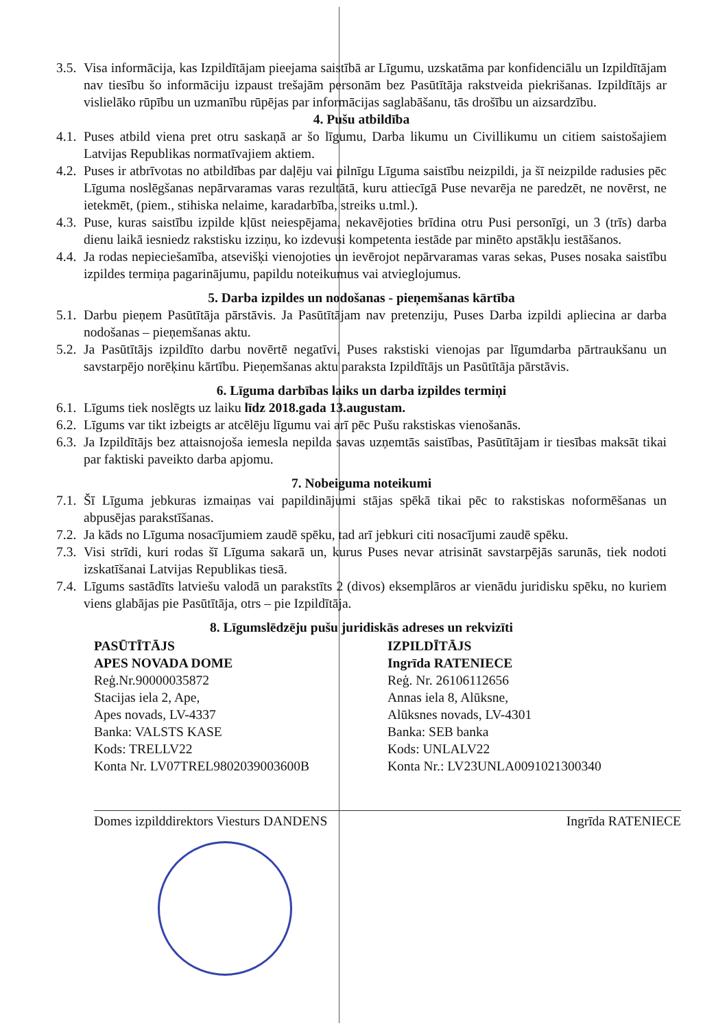3.5. Visa informācija, kas Izpildītājam pieejama saistībā ar Līgumu, uzskatāma par konfidenciālu un Izpildītājam nav tiesību šo informāciju izpaust trešajām personām bez Pasūtītāja rakstveida piekrišanas. Izpildītājs ar vislielāko rūpību un uzmanību rūpējas par informācijas saglabāšanu, tās drošību un aizsardzību.
4. Pušu atbildība
4.1. Puses atbild viena pret otru saskaņā ar šo līgumu, Darba likumu un Civillikumu un citiem saistošajiem Latvijas Republikas normatīvajiem aktiem.
4.2. Puses ir atbrīvotas no atbildības par daļēju vai pilnīgu Līguma saistību neizpildi, ja šī neizpilde radusies pēc Līguma noslēgšanas nepārvaramas varas rezultātā, kuru attiecīgā Puse nevarēja ne paredzēt, ne novērst, ne ietekmēt, (piem., stihiska nelaime, karadarbība, streiks u.tml.).
4.3. Puse, kuras saistību izpilde kļūst neiespējama, nekavējoties brīdina otru Pusi personīgi, un 3 (trīs) darba dienu laikā iesniedz rakstisku izziņu, ko izdevusi kompetenta iestāde par minēto apstākļu iestāšanos.
4.4. Ja rodas nepieciešamība, atsevišķi vienojoties un ievērojot nepārvaramas varas sekas, Puses nosaka saistību izpildes termiņa pagarinājumu, papildu noteikumus vai atvieglojumus.
5. Darba izpildes un nodošanas - pieņemšanas kārtība
5.1. Darbu pieņem Pasūtītāja pārstāvis. Ja Pasūtītājam nav pretenziju, Puses Darba izpildi apliecina ar darba nodošanas – pieņemšanas aktu.
5.2. Ja Pasūtītājs izpildīto darbu novērtē negatīvi, Puses rakstiski vienojas par līgumdarba pārtraukšanu un savstarpējo norēķinu kārtību. Pieņemšanas aktu paraksta Izpildītājs un Pasūtītāja pārstāvis.
6. Līguma darbības laiks un darba izpildes termiņi
6.1. Līgums tiek noslēgts uz laiku līdz 2018.gada 13.augustam.
6.2. Līgums var tikt izbeigts ar atcēlēju līgumu vai arī pēc Pušu rakstiskas vienošanās.
6.3. Ja Izpildītājs bez attaisnojoša iemesla nepilda savas uzņemtās saistības, Pasūtītājam ir tiesības maksāt tikai par faktiski paveikto darba apjomu.
7. Nobeiguma noteikumi
7.1. Šī Līguma jebkuras izmaiņas vai papildinājumi stājas spēkā tikai pēc to rakstiskas noformēšanas un abpusējas parakstīšanas.
7.2. Ja kāds no Līguma nosacījumiem zaudē spēku, tad arī jebkuri citi nosacījumi zaudē spēku.
7.3. Visi strīdi, kuri rodas šī Līguma sakarā un, kurus Puses nevar atrisināt savstarpējās sarunās, tiek nodoti izskatīšanai Latvijas Republikas tiesā.
7.4. Līgums sastādīts latviešu valodā un parakstīts 2 (divos) eksemplāros ar vienādu juridisku spēku, no kuriem viens glabājas pie Pasūtītāja, otrs – pie Izpildītāja.
8. Līgumslēdzēju pušu juridiskās adreses un rekvizīti
PASŪTĪTĀJS
APES NOVADA DOME
Reģ.Nr.90000035872
Stacijas iela 2, Ape,
Apes novads, LV-4337
Banka: VALSTS KASE
Kods: TRELLV22
Konta Nr. LV07TREL9802039003600B
Domes izpilddirektors Viesturs DANDENS
IZPILDĪTĀJS
Ingrīda RATENIECE
Reģ. Nr. 26106112656
Annas iela 8, Alūksne,
Alūksnes novads, LV-4301
Banka: SEB banka
Kods: UNLALV22
Konta Nr.: LV23UNLA0091021300340
Ingrīda RATENIECE